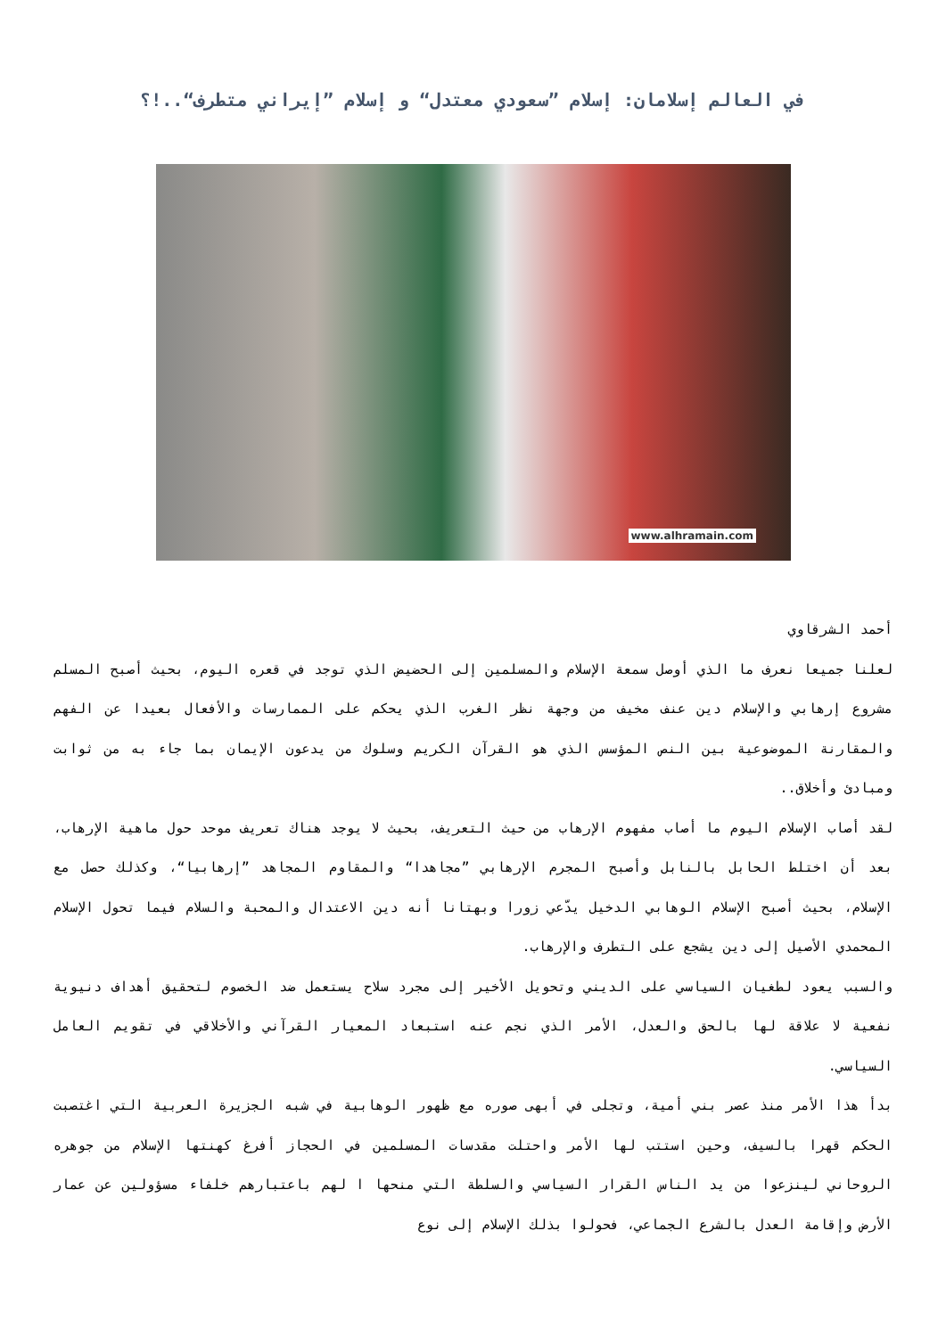في العالم إسلامان: إسلام ”سعودي معتدل“ و إسلام ”إيراني متطرف“..!؟
www.alhramain.com
أحمد الشرقاوي
لعلنا جميعا نعرف ما الذي أوصل سمعة الإسلام والمسلمين إلى الحضيض الذي توجد في قعره اليوم، بحيث أصبح المسلم مشروع إرهابي والإسلام دين عنف مخيف من وجهة نظر الغرب الذي يحكم على الممارسات والأفعال بعيدا عن الفهم والمقارنة الموضوعية بين النص المؤسس الذي هو القرآن الكريم وسلوك من يدعون الإيمان بما جاء به من ثوابت ومبادئ وأخلاق..
لقد أصاب الإسلام اليوم ما أصاب مفهوم الإرهاب من حيث التعريف، بحيث لا يوجد هناك تعريف موحد حول ماهية الإرهاب، بعد أن اختلط الحابل بالنابل وأصبح المجرم الإرهابي ”مجاهدا“ والمقاوم المجاهد ”إرهابيا“، وكذلك حصل مع الإسلام، بحيث أصبح الإسلام الوهابي الدخيل يدّعي زورا وبهتانا أنه دين الاعتدال والمحبة والسلام فيما تحول الإسلام المحمدي الأصيل إلى دين يشجع على التطرف والإرهاب.
والسبب يعود لطغيان السياسي على الديني وتحويل الأخير إلى مجرد سلاح يستعمل ضد الخصوم لتحقيق أهداف دنيوية نفعية لا علاقة لها بالحق والعدل، الأمر الذي نجم عنه استبعاد المعيار القرآني والأخلاقي في تقويم العامل السياسي.
بدأ هذا الأمر منذ عصر بني أمية، وتجلى في أبهى صوره مع ظهور الوهابية في شبه الجزيرة العربية التي اغتصبت الحكم قهرا بالسيف، وحين استتب لها الأمر واحتلت مقدسات المسلمين في الحجاز أفرغ كهنتها الإسلام من جوهره الروحاني لينزعوا من يد الناس القرار السياسي والسلطة التي منحها ا لهم باعتبارهم خلفاء مسؤولين عن عمار الأرض وإقامة العدل بالشرع الجماعي، فحولوا بذلك الإسلام إلى نوع